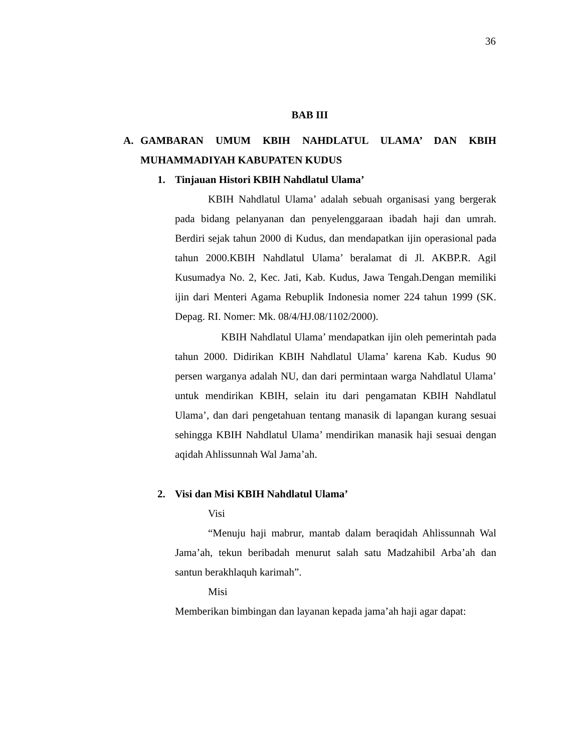36
BAB III
A. GAMBARAN UMUM KBIH NAHDLATUL ULAMA’ DAN KBIH MUHAMMADIYAH KABUPATEN KUDUS
1. Tinjauan Histori KBIH Nahdlatul Ulama’
KBIH Nahdlatul Ulama’ adalah sebuah organisasi yang bergerak pada bidang pelanyanan dan penyelenggaraan ibadah haji dan umrah. Berdiri sejak tahun 2000 di Kudus, dan mendapatkan ijin operasional pada tahun 2000.KBIH Nahdlatul Ulama’ beralamat di Jl. AKBP.R. Agil Kusumadya No. 2, Kec. Jati, Kab. Kudus, Jawa Tengah.Dengan memiliki ijin dari Menteri Agama Rebuplik Indonesia nomer 224 tahun 1999 (SK. Depag. RI. Nomer: Mk. 08/4/HJ.08/1102/2000).
KBIH Nahdlatul Ulama’ mendapatkan ijin oleh pemerintah pada tahun 2000. Didirikan KBIH Nahdlatul Ulama’ karena Kab. Kudus 90 persen warganya adalah NU, dan dari permintaan warga Nahdlatul Ulama’ untuk mendirikan KBIH, selain itu dari pengamatan KBIH Nahdlatul Ulama’, dan dari pengetahuan tentang manasik di lapangan kurang sesuai sehingga KBIH Nahdlatul Ulama’ mendirikan manasik haji sesuai dengan aqidah Ahlissunnah Wal Jama’ah.
2. Visi dan Misi KBIH Nahdlatul Ulama’
Visi
“Menuju haji mabrur, mantab dalam beraqidah Ahlissunnah Wal Jama’ah, tekun beribadah menurut salah satu Madzahibil Arba’ah dan santun berakhlaquh karimah”.
Misi
Memberikan bimbingan dan layanan kepada jama’ah haji agar dapat: